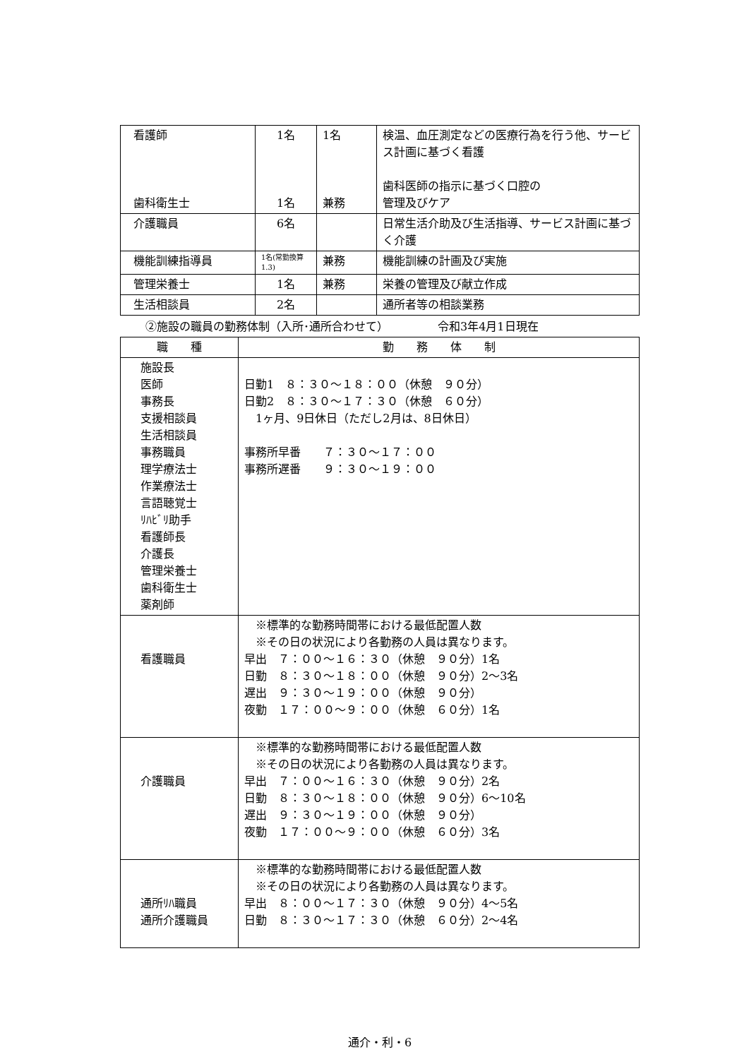| 看護師 歯科衛生士 | 1名 1名 | 1名 兼務 | 検温、血圧測定などの医療行為を行う他、サービス計画に基づく看護 歯科医師の指示に基づく口腔の 管理及びケア |
| 介護職員 | 6名 | | 日常生活介助及び生活指導、サービス計画に基づく介護 |
| 機能訓練指導員 | 1名(常勤換算1.3) | 兼務 | 機能訓練の計画及び実施 |
| 管理栄養士 | 1名 | 兼務 | 栄養の管理及び献立作成 |
| 生活相談員 | 2名 | | 通所者等の相談業務 |
②施設の職員の勤務体制（入所･通所合わせて） 令和3年4月1日現在
| 職 種 | 勤 務 体 制 |
| --- | --- |
| 施設長 医師 事務長 支援相談員 生活相談員 事務職員 理学療法士 作業療法士 言語聴覚士 ﾘﾊﾋﾞﾘ助手 看護師長 介護長 管理栄養士 歯科衛生士 薬剤師 | 日勤1 ８：３０～１８：００（休憩 ９０分） 日勤2 ８：３０～１７：３０（休憩 ６０分） 1ヶ月、9日休日（ただし2月は、8日休日） 事務所早番 ７：３０～１７：００ 事務所遅番 ９：３０～１９：００ |
| 看護職員 | ※標準的な勤務時間帯における最低配置人数 ※その日の状況により各勤務の人員は異なります。 早出 ７：００～１６：３０（休憩 ９０分）1名 日勤 ８：３０～１８：００（休憩 ９０分）2～3名 遅出 ９：３０～１９：００（休憩 ９０分） 夜勤 １７：００～９：００（休憩 ６０分）1名 |
| 介護職員 | ※標準的な勤務時間帯における最低配置人数 ※その日の状況により各勤務の人員は異なります。 早出 ７：００～１６：３０（休憩 ９０分）2名 日勤 ８：３０～１８：００（休憩 ９０分）6～10名 遅出 ９：３０～１９：００（休憩 ９０分） 夜勤 １７：００～９：００（休憩 ６０分）3名 |
| 通所ﾘﾊ職員 通所介護職員 | ※標準的な勤務時間帯における最低配置人数 ※その日の状況により各勤務の人員は異なります。 早出 ８：００～１７：３０（休憩 ９０分）4～5名 日勤 ８：３０～１７：３０（休憩 ６０分）2～4名 |
通介・利・6